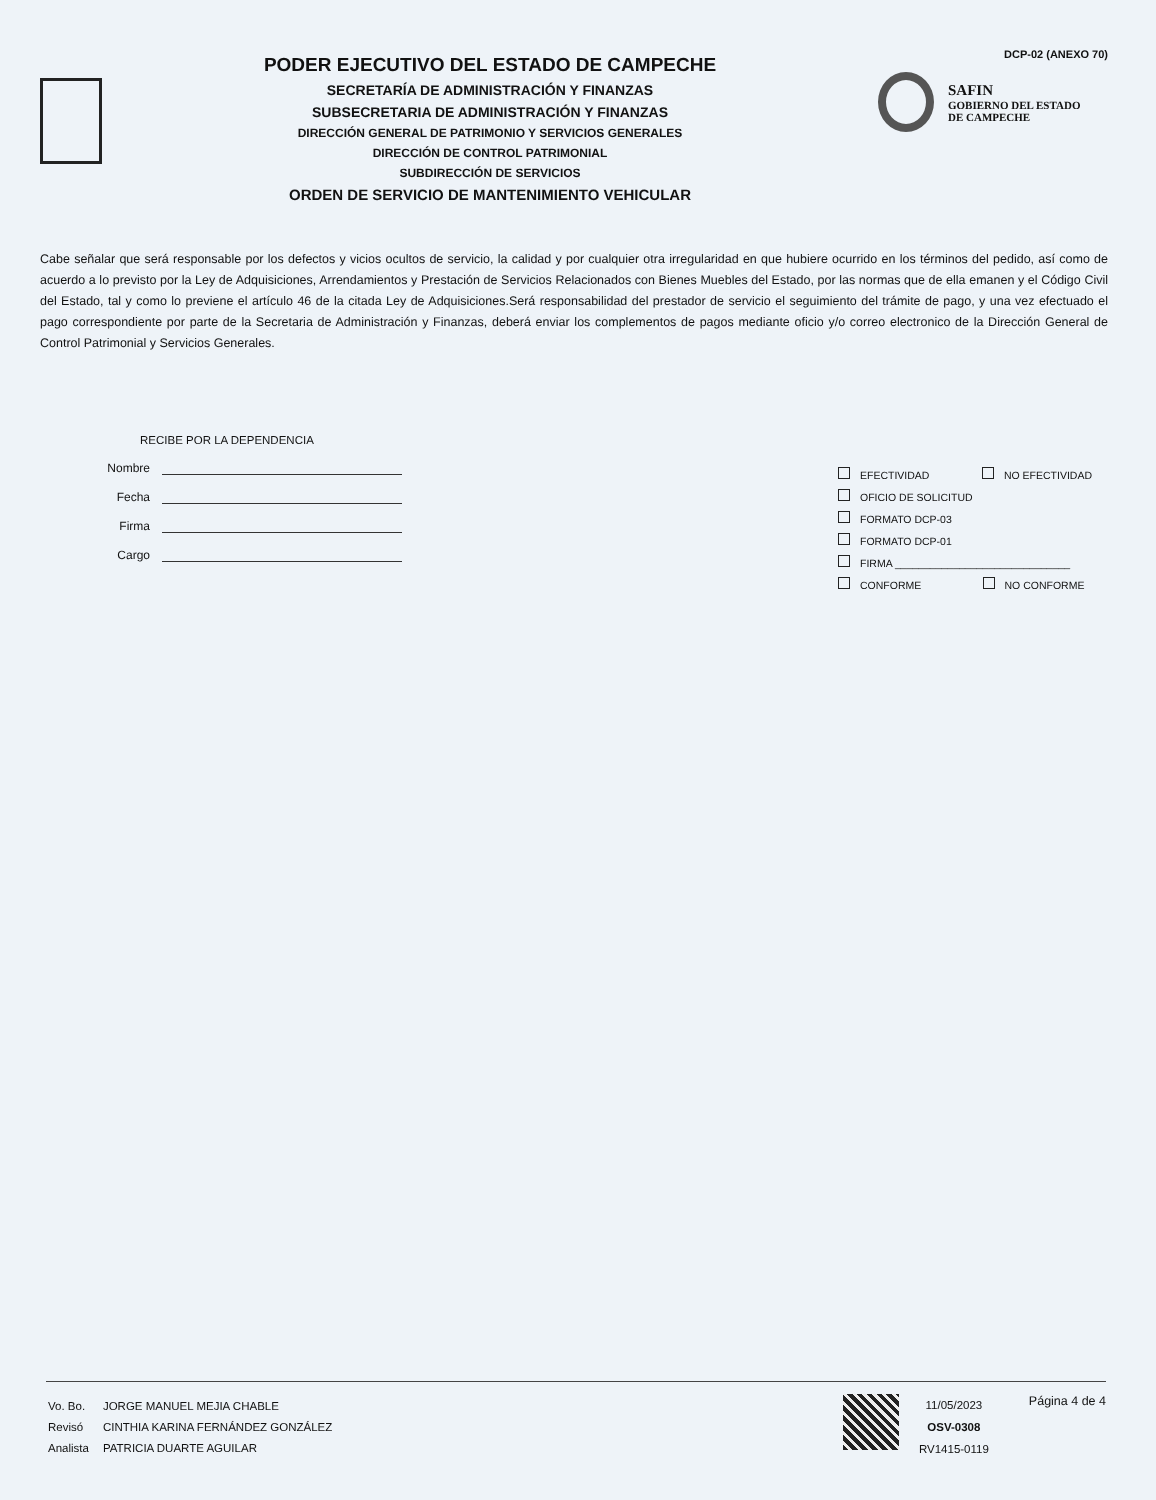PODER EJECUTIVO DEL ESTADO DE CAMPECHE
SECRETARÍA DE ADMINISTRACIÓN Y FINANZAS
SUBSECRETARIA DE ADMINISTRACIÓN Y FINANZAS
DIRECCIÓN GENERAL DE PATRIMONIO Y SERVICIOS GENERALES
DIRECCIÓN DE CONTROL PATRIMONIAL
SUBDIRECCIÓN DE SERVICIOS
ORDEN DE SERVICIO DE MANTENIMIENTO VEHICULAR
DCP-02 (ANEXO 70)
SAFIN
GOBIERNO DEL ESTADO
DE CAMPECHE
Cabe señalar que será responsable por los defectos y vicios ocultos de servicio, la calidad y por cualquier otra irregularidad en que hubiere ocurrido en los términos del pedido, así como de acuerdo a lo previsto por la Ley de Adquisiciones, Arrendamientos y Prestación de Servicios Relacionados con Bienes Muebles del Estado, por las normas que de ella emanen y el Código Civil del Estado, tal y como lo previene el artículo 46 de la citada Ley de Adquisiciones.Será responsabilidad del prestador de servicio el seguimiento del trámite de pago, y una vez efectuado el pago correspondiente por parte de la Secretaria de Administración y Finanzas, deberá enviar los complementos de pagos mediante oficio y/o correo electronico de la Dirección General de Control Patrimonial y Servicios Generales.
RECIBE POR LA DEPENDENCIA
Nombre
Fecha
Firma
Cargo
EFECTIVIDAD NO EFECTIVIDAD
OFICIO DE SOLICITUD
FORMATO DCP-03
FORMATO DCP-01
FIRMA ______________________________
CONFORME NO CONFORME
| Vo. Bo. | JORGE MANUEL MEJIA CHABLE |
| Revisó | CINTHIA KARINA FERNÁNDEZ GONZÁLEZ |
| Analista | PATRICIA DUARTE AGUILAR |
11/05/2023
OSV-0308
RV1415-0119
Página 4 de 4